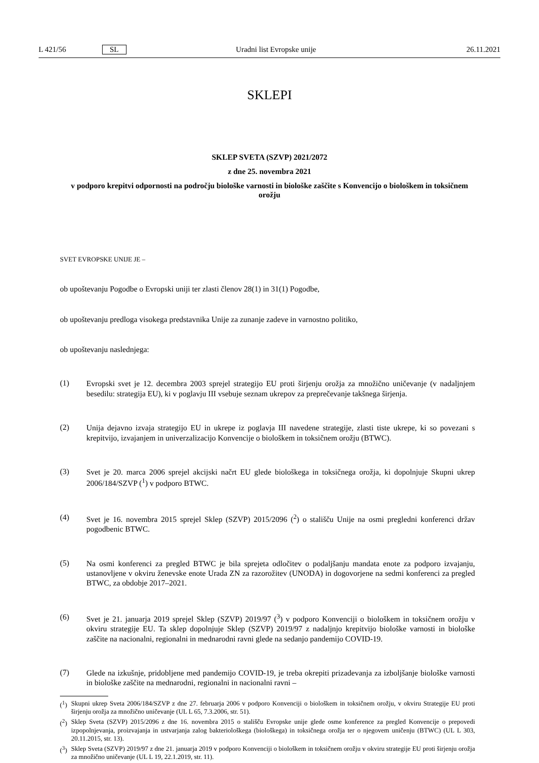L 421/56 SL Uradni list Evropske unije 26.11.2021
SKLEPI
SKLEP SVETA (SZVP) 2021/2072
z dne 25. novembra 2021
v podporo krepitvi odpornosti na področju biološke varnosti in biološke zaščite s Konvencijo o biološkem in toksičnem orožju
SVET EVROPSKE UNIJE JE –
ob upoštevanju Pogodbe o Evropski uniji ter zlasti členov 28(1) in 31(1) Pogodbe,
ob upoštevanju predloga visokega predstavnika Unije za zunanje zadeve in varnostno politiko,
ob upoštevanju naslednjega:
(1)
Evropski svet je 12. decembra 2003 sprejel strategijo EU proti širjenju orožja za množično uničevanje (v nadaljnjem besedilu: strategija EU), ki v poglavju III vsebuje seznam ukrepov za preprečevanje takšnega širjenja.
(2)
Unija dejavno izvaja strategijo EU in ukrepe iz poglavja III navedene strategije, zlasti tiste ukrepe, ki so povezani s krepitvijo, izvajanjem in univerzalizacijo Konvencije o biološkem in toksičnem orožju (BTWC).
(3)
Svet je 20. marca 2006 sprejel akcijski načrt EU glede biološkega in toksičnega orožja, ki dopolnjuje Skupni ukrep 2006/184/SZVP (<sup>1</sup>) v podporo BTWC.
(4)
Svet je 16. novembra 2015 sprejel Sklep (SZVP) 2015/2096 (<sup>2</sup>) o stališču Unije na osmi pregledni konferenci držav pogodbenic BTWC.
(5)
Na osmi konferenci za pregled BTWC je bila sprejeta odločitev o podaljšanju mandata enote za podporo izvajanju, ustanovljene v okviru ženevske enote Urada ZN za razorožitev (UNODA) in dogovorjene na sedmi konferenci za pregled BTWC, za obdobje 2017–2021.
(6)
Svet je 21. januarja 2019 sprejel Sklep (SZVP) 2019/97 (<sup>3</sup>) v podporo Konvenciji o biološkem in toksičnem orožju v okviru strategije EU. Ta sklep dopolnjuje Sklep (SZVP) 2019/97 z nadaljnjo krepitvijo biološke varnosti in biološke zaščite na nacionalni, regionalni in mednarodni ravni glede na sedanjo pandemijo COVID-19.
(7)
Glede na izkušnje, pridobljene med pandemijo COVID-19, je treba okrepiti prizadevanja za izboljšanje biološke varnosti in biološke zaščite na mednarodni, regionalni in nacionalni ravni –
(<sup>1</sup>)
Skupni ukrep Sveta 2006/184/SZVP z dne 27. februarja 2006 v podporo Konvenciji o biološkem in toksičnem orožju, v okviru Strategije EU proti širjenju orožja za množično uničevanje (UL L 65, 7.3.2006, str. 51).
(<sup>2</sup>)
Sklep Sveta (SZVP) 2015/2096 z dne 16. novembra 2015 o stališču Evropske unije glede osme konference za pregled Konvencije o prepovedi izpopolnjevanja, proizvajanja in ustvarjanja zalog bakteriološkega (biološkega) in toksičnega orožja ter o njegovem uničenju (BTWC) (UL L 303, 20.11.2015, str. 13).
(<sup>3</sup>)
Sklep Sveta (SZVP) 2019/97 z dne 21. januarja 2019 v podporo Konvenciji o biološkem in toksičnem orožju v okviru strategije EU proti širjenju orožja za množično uničevanje (UL L 19, 22.1.2019, str. 11).